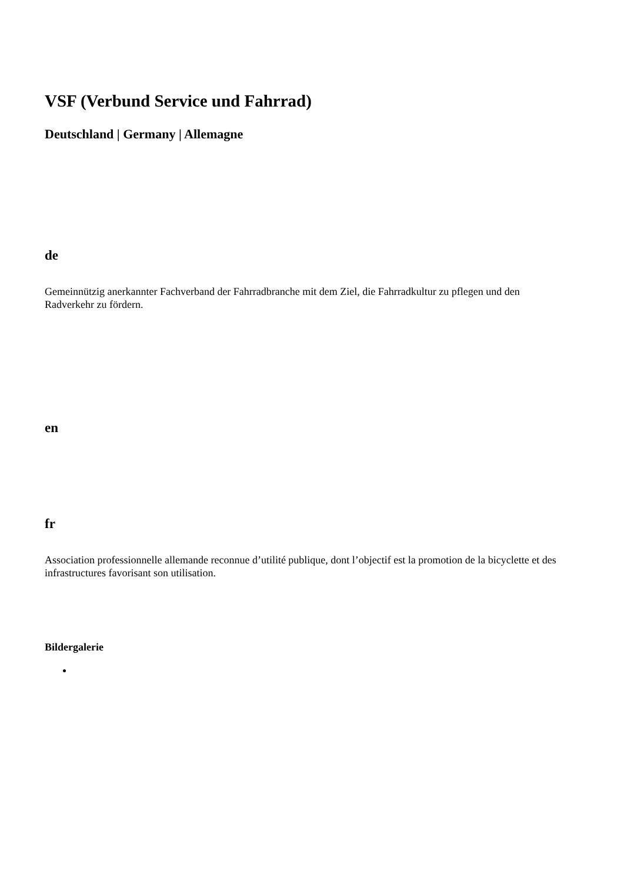VSF (Verbund Service und Fahrrad)
Deutschland | Germany | Allemagne
de
Gemeinnützig anerkannter Fachverband der Fahrradbranche mit dem Ziel, die Fahrradkultur zu pflegen und den Radverkehr zu fördern.
en
fr
Association professionnelle allemande reconnue d’utilité publique, dont l’objectif est la promotion de la bicyclette et des infrastructures favorisant son utilisation.
Bildergalerie